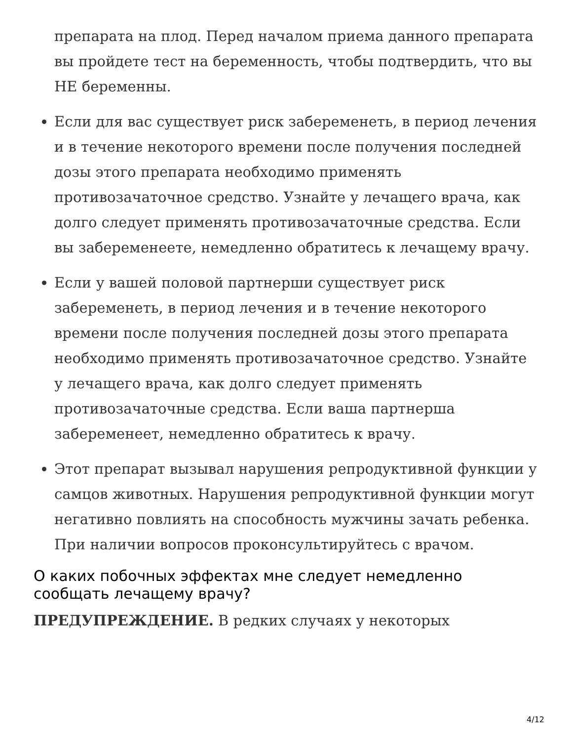препарата на плод. Перед началом приема данного препарата вы пройдете тест на беременность, чтобы подтвердить, что вы НЕ беременны.
Если для вас существует риск забеременеть, в период лечения и в течение некоторого времени после получения последней дозы этого препарата необходимо применять противозачаточное средство. Узнайте у лечащего врача, как долго следует применять противозачаточные средства. Если вы забеременеете, немедленно обратитесь к лечащему врачу.
Если у вашей половой партнерши существует риск забеременеть, в период лечения и в течение некоторого времени после получения последней дозы этого препарата необходимо применять противозачаточное средство. Узнайте у лечащего врача, как долго следует применять противозачаточные средства. Если ваша партнерша забеременеет, немедленно обратитесь к врачу.
Этот препарат вызывал нарушения репродуктивной функции у самцов животных. Нарушения репродуктивной функции могут негативно повлиять на способность мужчины зачать ребенка. При наличии вопросов проконсультируйтесь с врачом.
О каких побочных эффектах мне следует немедленно сообщать лечащему врачу?
ПРЕДУПРЕЖДЕНИЕ. В редких случаях у некоторых
4/12